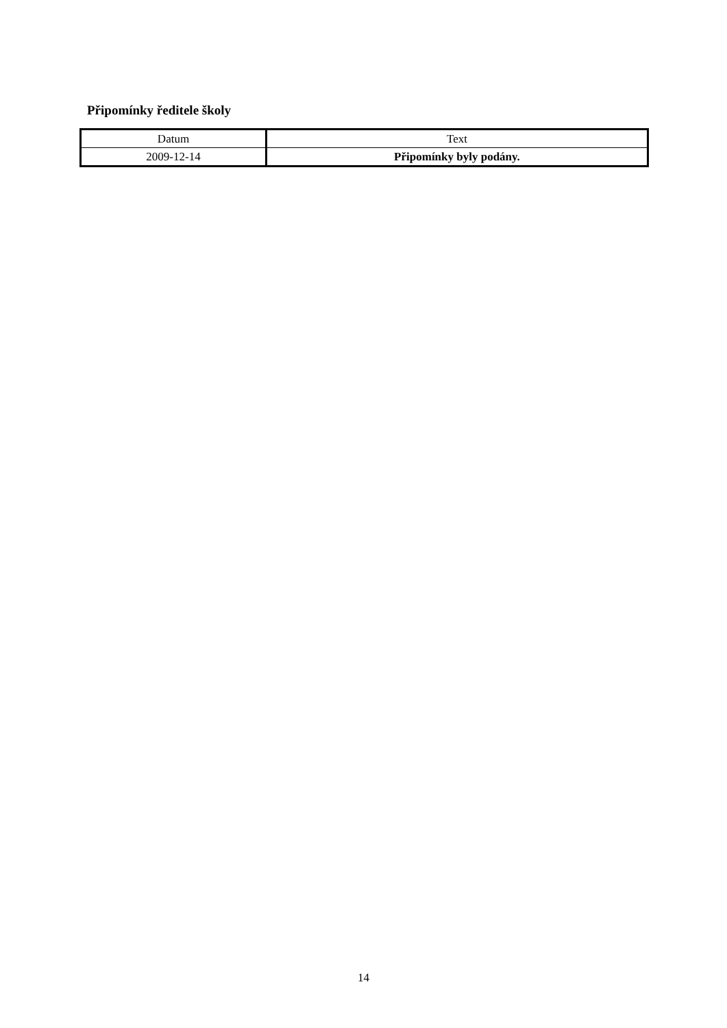Připomínky ředitele školy
| Datum | Text |
| --- | --- |
| 2009-12-14 | Připomínky byly podány. |
14